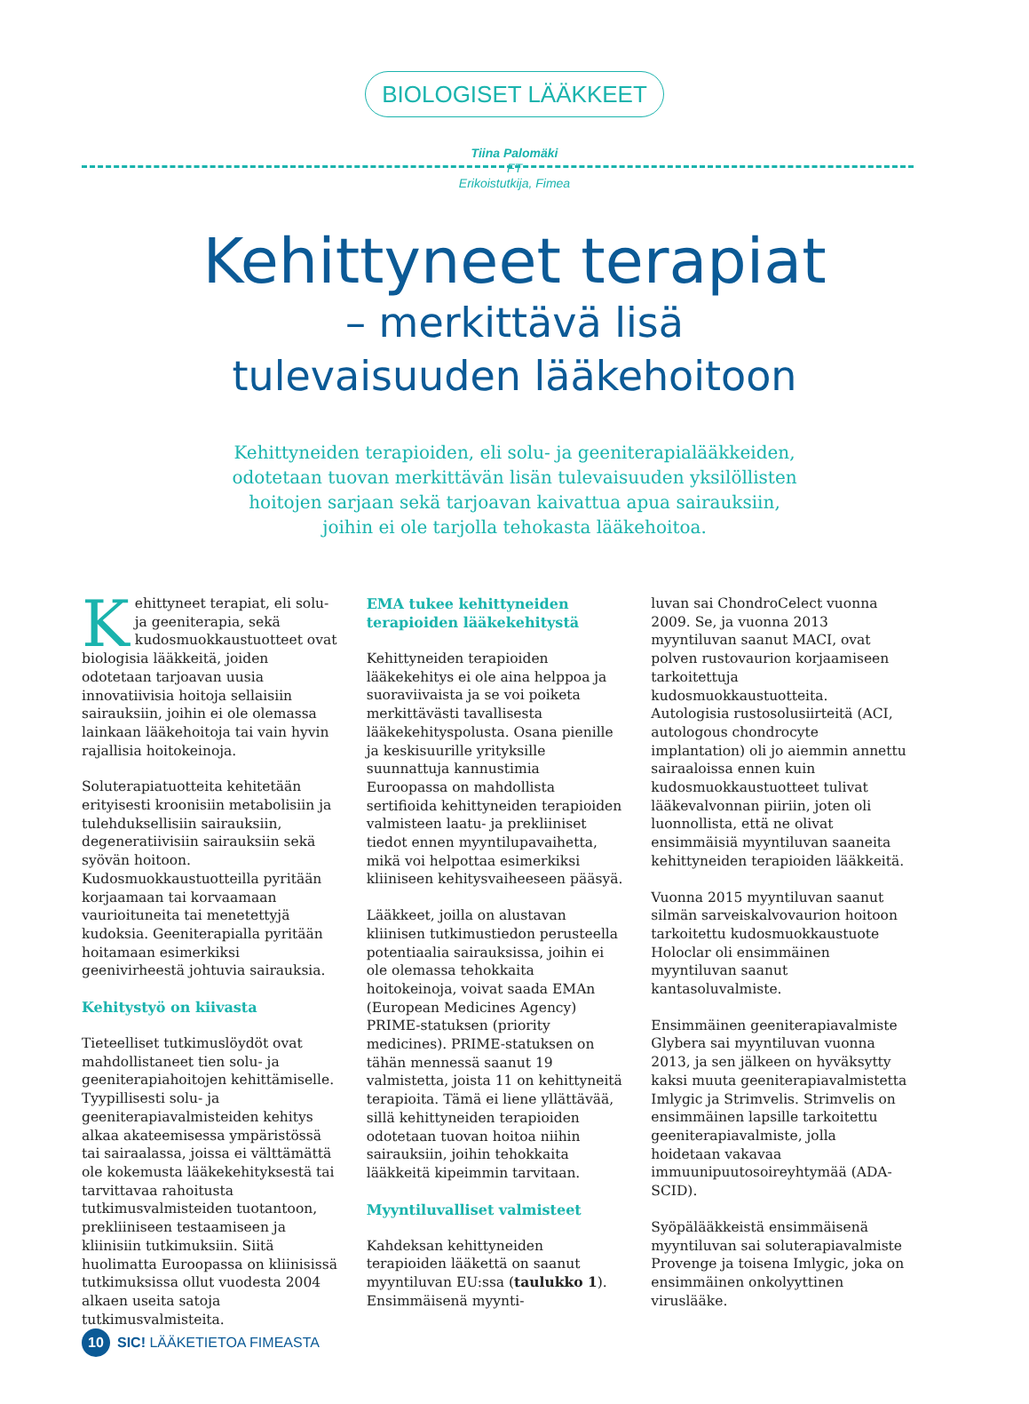BIOLOGISET LÄÄKKEET
Tiina Palomäki
FT
Erikoistutkija, Fimea
Kehittyneet terapiat
– merkittävä lisä
tulevaisuuden lääkehoitoon
Kehittyneiden terapioiden, eli solu- ja geeniterapialääkkeiden,
odotetaan tuovan merkittävän lisän tulevaisuuden yksilöllisten
hoitojen sarjaan sekä tarjoavan kaivattua apua sairauksiin,
joihin ei ole tarjolla tehokasta lääkehoitoa.
Kehittyneet terapiat, eli solu- ja geeniterapia, sekä kudosmuokkaustuotteet ovat biologisia lääkkeitä, joiden odotetaan tarjoavan uusia innovatiivisia hoitoja sellaisiin sairauksiin, joihin ei ole olemassa lainkaan lääkehoitoja tai vain hyvin rajallisia hoitokeinoja.
Soluterapiatuotteita kehitetään erityisesti kroonisiin metabolisiin ja tulehduksellisiin sairauksiin, degeneratiivisiin sairauksiin sekä syövän hoitoon. Kudosmuokkaustuotteilla pyritään korjaamaan tai korvaamaan vaurioituneita tai menetettyjä kudoksia. Geeniterapialla pyritään hoitamaan esimerkiksi geenivirheestä johtuvia sairauksia.
Kehitystyö on kiivasta
Tieteelliset tutkimuslöydöt ovat mahdollistaneet tien solu- ja geeniterapiahoitojen kehittämiselle. Tyypillisesti solu- ja geeniterapiavalmisteiden kehitys alkaa akateemisessa ympäristössä tai sairaalassa, joissa ei välttämättä ole kokemusta lääkekehityksestä tai tarvittavaa rahoitusta tutkimusvalmisteiden tuotantoon, prekliiniseen testaamiseen ja kliinisiin tutkimuksiin. Siitä huolimatta Euroopassa on kliinisissä tutkimuksissa ollut vuodesta 2004 alkaen useita satoja tutkimusvalmisteita.
EMA tukee kehittyneiden terapioiden lääkekehitystä
Kehittyneiden terapioiden lääkekehitys ei ole aina helppoa ja suoraviivaista ja se voi poiketa merkittävästi tavallisesta lääkekehityspolusta. Osana pienille ja keskisuurille yrityksille suunnattuja kannustimia Euroopassa on mahdollista sertifioida kehittyneiden terapioiden valmisteen laatu- ja prekliiniset tiedot ennen myyntilupavaihetta, mikä voi helpottaa esimerkiksi kliiniseen kehitysvaiheeseen pääsyä.
Lääkkeet, joilla on alustavan kliinisen tutkimustiedon perusteella potentiaalia sairauksissa, joihin ei ole olemassa tehokkaita hoitokeinoja, voivat saada EMAn (European Medicines Agency) PRIME-statuksen (priority medicines). PRIME-statuksen on tähän mennessä saanut 19 valmistetta, joista 11 on kehittyneitä terapioita. Tämä ei liene yllättävää, sillä kehittyneiden terapioiden odotetaan tuovan hoitoa niihin sairauksiin, joihin tehokkaita lääkkeitä kipeimmin tarvitaan.
Myyntiluvalliset valmisteet
Kahdeksan kehittyneiden terapioiden lääkettä on saanut myyntiluvan EU:ssa (taulukko 1). Ensimmäisenä myynti-
luvan sai ChondroCelect vuonna 2009. Se, ja vuonna 2013 myyntiluvan saanut MACI, ovat polven rustovaurion korjaamiseen tarkoitettuja kudosmuokkaustuotteita. Autologisia rustosolusiirteitä (ACI, autologous chondrocyte implantation) oli jo aiemmin annettu sairaaloissa ennen kuin kudosmuokkaustuotteet tulivat lääkevalvonnan piiriin, joten oli luonnollista, että ne olivat ensimmäisiä myyntiluvan saaneita kehittyneiden terapioiden lääkkeitä.
Vuonna 2015 myyntiluvan saanut silmän sarveiskalvovaurion hoitoon tarkoitettu kudosmuokkaustuote Holoclar oli ensimmäinen myyntiluvan saanut kantasoluvalmiste.
Ensimmäinen geeniterapiavalmiste Glybera sai myyntiluvan vuonna 2013, ja sen jälkeen on hyväksytty kaksi muuta geeniterapiavalmistetta Imlygic ja Strimvelis. Strimvelis on ensimmäinen lapsille tarkoitettu geeniterapiavalmiste, jolla hoidetaan vakavaa immuunipuutosoireyhtymää (ADA-SCID).
Syöpälääkkeistä ensimmäisenä myyntiluvan sai soluterapiavalmiste Provenge ja toisena Imlygic, joka on ensimmäinen onkolyyttinen viruslääke.
10 SIC! LÄÄKETIETOA FIMEASTA